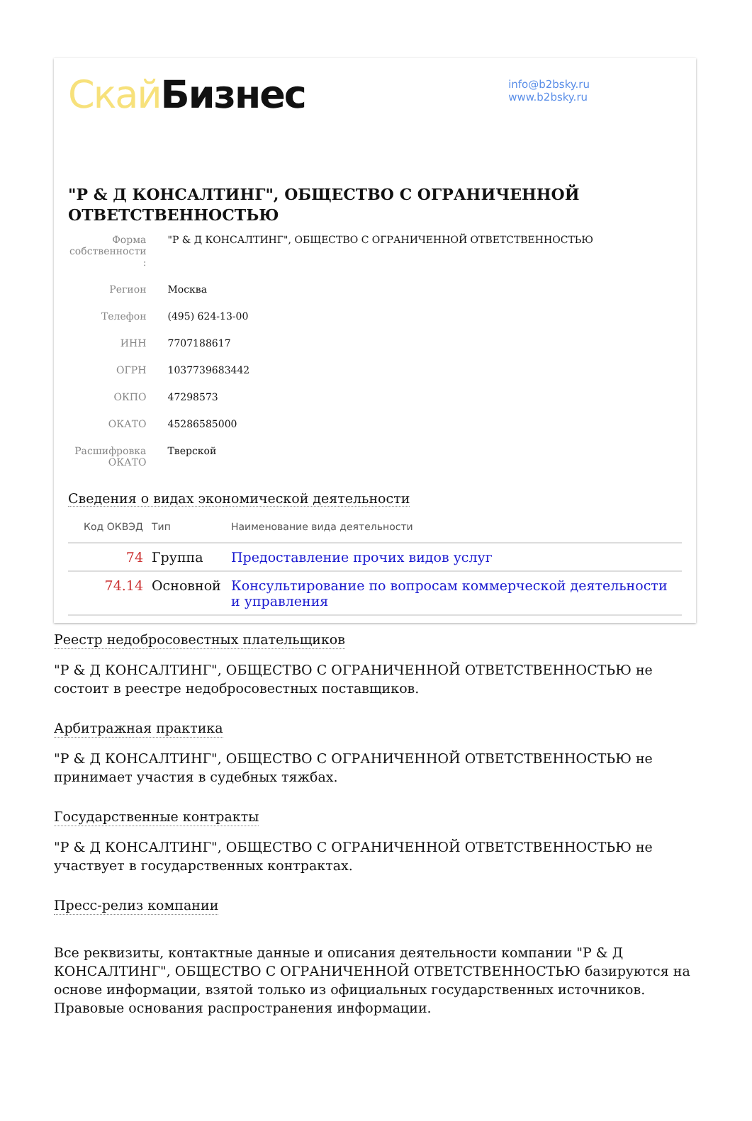Скай Бизнес
info@b2bsky.ru
www.b2bsky.ru
"Р & Д КОНСАЛТИНГ", ОБЩЕСТВО С ОГРАНИЧЕННОЙ ОТВЕТСТВЕННОСТЬЮ
| Форма собственности : | "Р & Д КОНСАЛТИНГ", ОБЩЕСТВО С ОГРАНИЧЕННОЙ ОТВЕТСТВЕННОСТЬЮ |
| Регион | Москва |
| Телефон | (495) 624-13-00 |
| ИНН | 7707188617 |
| ОГРН | 1037739683442 |
| ОКПО | 47298573 |
| ОКАТО | 45286585000 |
| Расшифровка ОКАТО | Тверской |
Сведения о видах экономической деятельности
| Код ОКВЭД | Тип | Наименование вида деятельности |
| --- | --- | --- |
| 74 | Группа | Предоставление прочих видов услуг |
| 74.14 | Основной | Консультирование по вопросам коммерческой деятельности и управления |
Реестр недобросовестных плательщиков
"Р & Д КОНСАЛТИНГ", ОБЩЕСТВО С ОГРАНИЧЕННОЙ ОТВЕТСТВЕННОСТЬЮ не состоит в реестре недобросовестных поставщиков.
Арбитражная практика
"Р & Д КОНСАЛТИНГ", ОБЩЕСТВО С ОГРАНИЧЕННОЙ ОТВЕТСТВЕННОСТЬЮ не принимает участия в судебных тяжбах.
Государственные контракты
"Р & Д КОНСАЛТИНГ", ОБЩЕСТВО С ОГРАНИЧЕННОЙ ОТВЕТСТВЕННОСТЬЮ не участвует в государственных контрактах.
Пресс-релиз компании
Все реквизиты, контактные данные и описания деятельности компании "Р & Д КОНСАЛТИНГ", ОБЩЕСТВО С ОГРАНИЧЕННОЙ ОТВЕТСТВЕННОСТЬЮ базируются на основе информации, взятой только из официальных государственных источников. Правовые основания распространения информации.